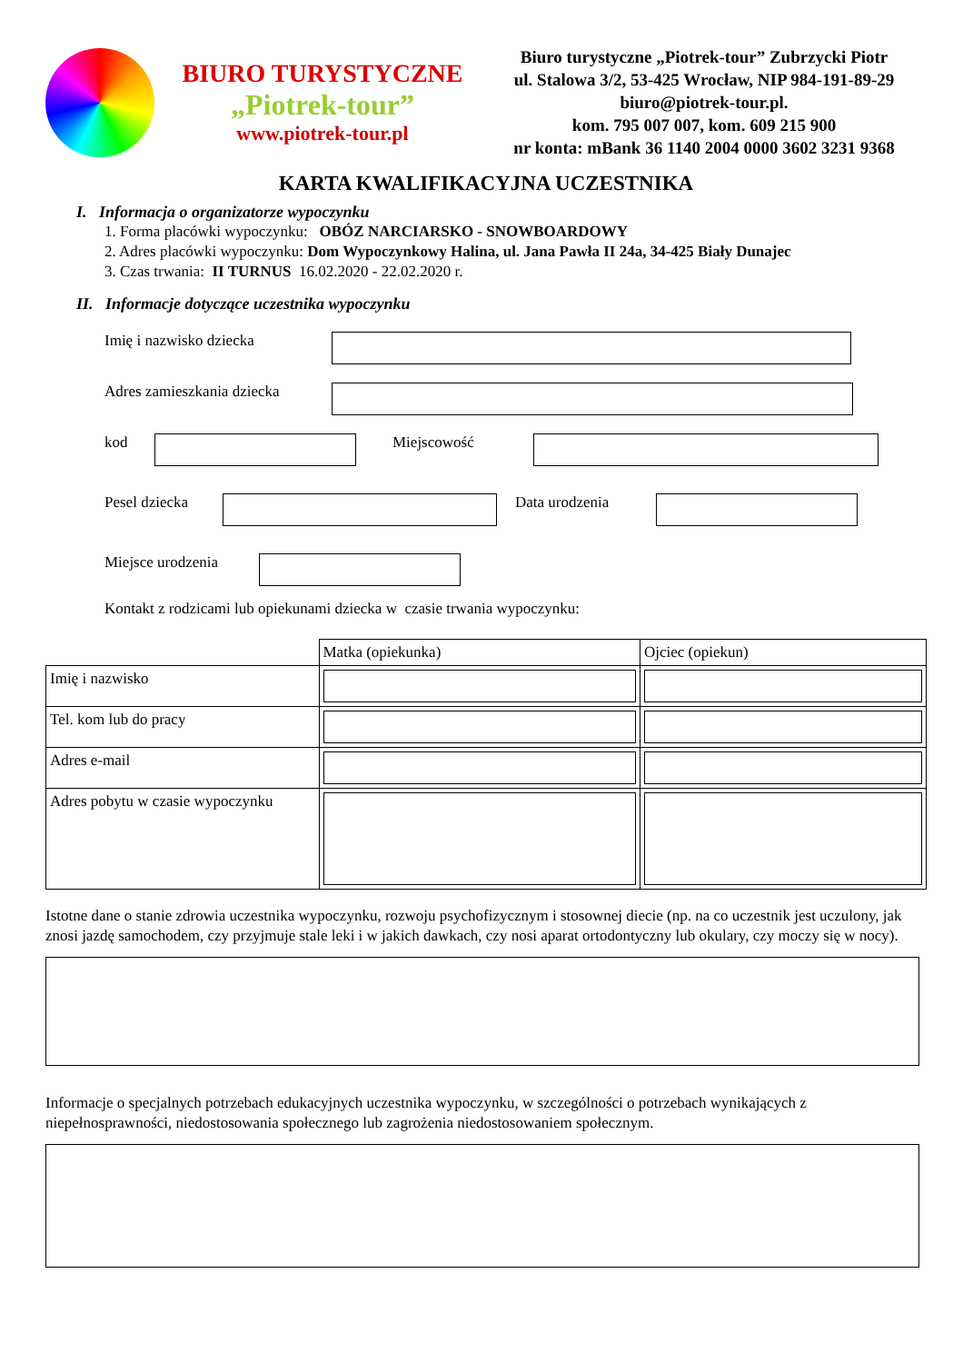BIURO TURYSTYCZNE
„Piotrek-tour”
www.piotrek-tour.pl
Biuro turystyczne „Piotrek-tour” Zubrzycki Piotr
ul. Stalowa 3/2, 53-425 Wrocław, NIP 984-191-89-29
biuro@piotrek-tour.pl.
kom. 795 007 007, kom. 609 215 900
nr konta: mBank 36 1140 2004 0000 3602 3231 9368
KARTA KWALIFIKACYJNA UCZESTNIKA
I. Informacja o organizatorze wypoczynku
1. Forma placówki wypoczynku: OBÓZ NARCIARSKO - SNOWBOARDOWY
2. Adres placówki wypoczynku: Dom Wypoczynkowy Halina, ul. Jana Pawła II 24a, 34-425 Biały Dunajec
3. Czas trwania: II TURNUS 16.02.2020 - 22.02.2020 r.
II. Informacje dotyczące uczestnika wypoczynku
Imię i nazwisko dziecka
Adres zamieszkania dziecka
kod Miejscowość
Pesel dziecka
Data urodzenia
Miejsce urodzenia
Kontakt z rodzicami lub opiekunami dziecka w czasie trwania wypoczynku:
| | Matka (opiekunka) | Ojciec (opiekun) |
| Imię i nazwisko | | |
| Tel. kom lub do pracy | | |
| Adres e-mail | | |
| Adres pobytu w czasie wypoczynku | | |
Istotne dane o stanie zdrowia uczestnika wypoczynku, rozwoju psychofizycznym i stosownej diecie (np. na co uczestnik jest uczulony, jak znosi jazdę samochodem, czy przyjmuje stale leki i w jakich dawkach, czy nosi aparat ortodontyczny lub okulary, czy moczy się w nocy).
Informacje o specjalnych potrzebach edukacyjnych uczestnika wypoczynku, w szczególności o potrzebach wynikających z niepełnosprawności, niedostosowania społecznego lub zagrożenia niedostosowaniem społecznym.